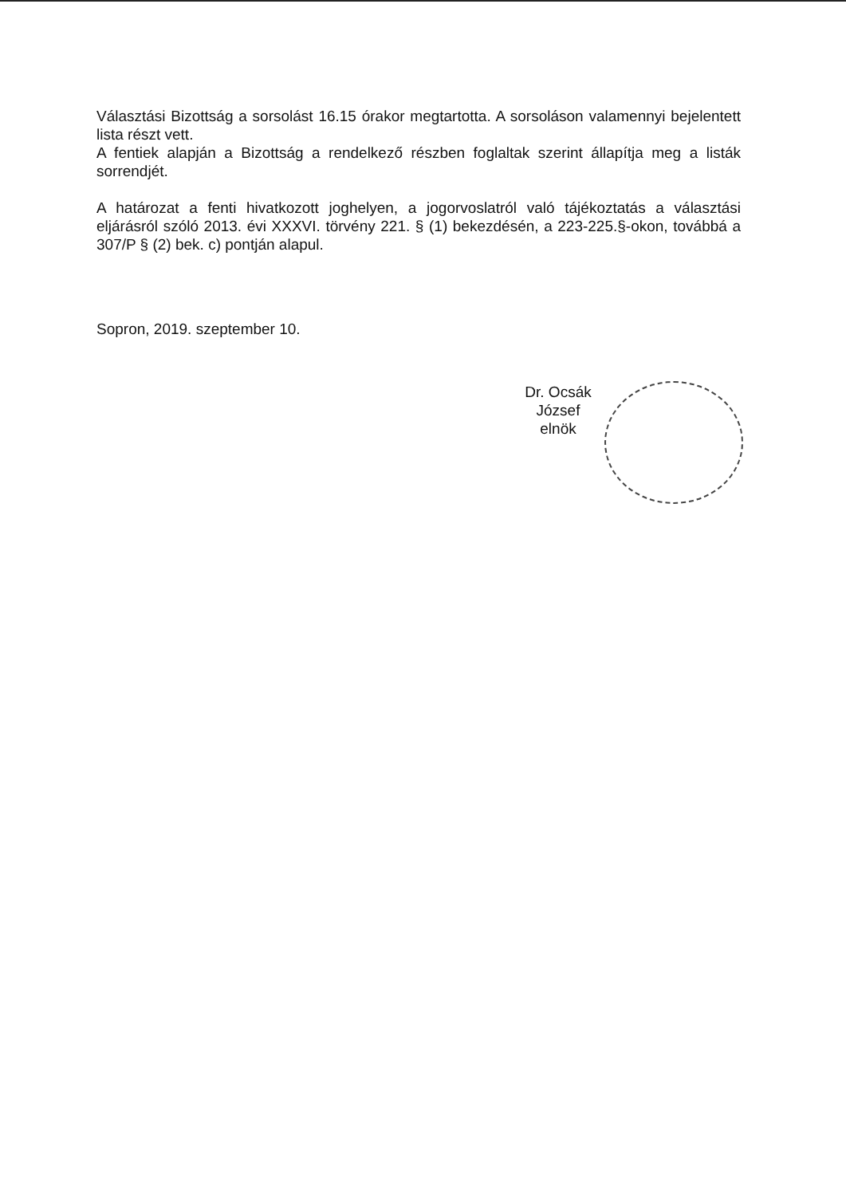Választási Bizottság a sorsolást 16.15 órakor megtartotta. A sorsoláson valamennyi bejelentett lista részt vett.
A fentiek alapján a Bizottság a rendelkező részben foglaltak szerint állapítja meg a listák sorrendjét.
A határozat a fenti hivatkozott joghelyen, a jogorvoslatról való tájékoztatás a választási eljárásról szóló 2013. évi XXXVI. törvény 221. § (1) bekezdésén, a 223-225.§-okon, továbbá a 307/P § (2) bek. c) pontján alapul.
Sopron, 2019. szeptember 10.
Dr. Ocsák József
elnök